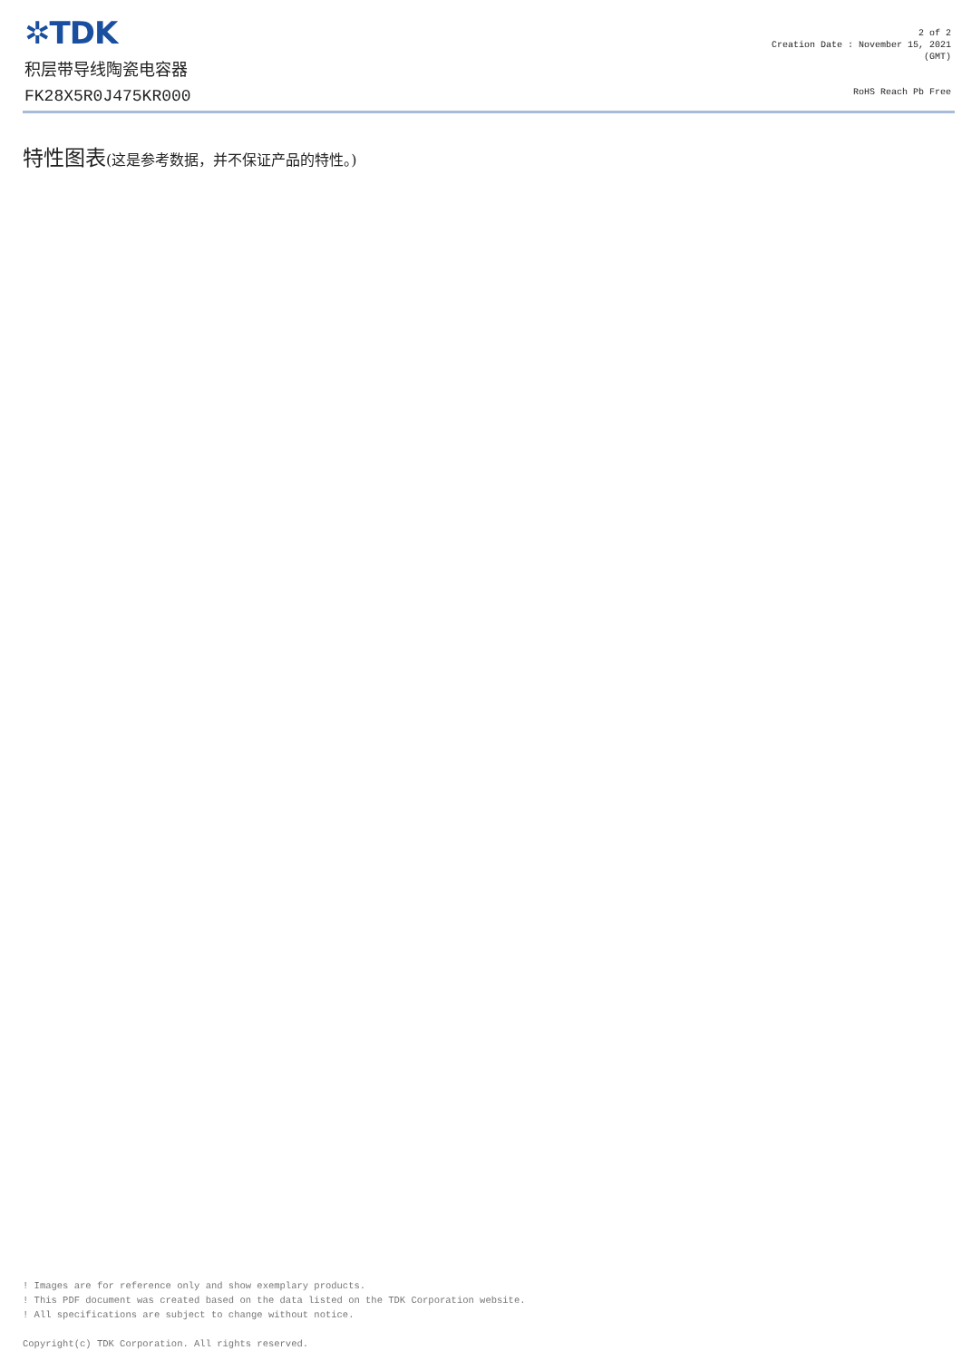✲TDK
积层带导线陶瓷电容器
FK28X5R0J475KR000
2 of 2
Creation Date : November 15, 2021
(GMT)
RoHS Reach Pb Free
特性图表(这是参考数据，并不保证产品的特性。)
! Images are for reference only and show exemplary products.
! This PDF document was created based on the data listed on the TDK Corporation website.
! All specifications are subject to change without notice.
Copyright(c) TDK Corporation. All rights reserved.